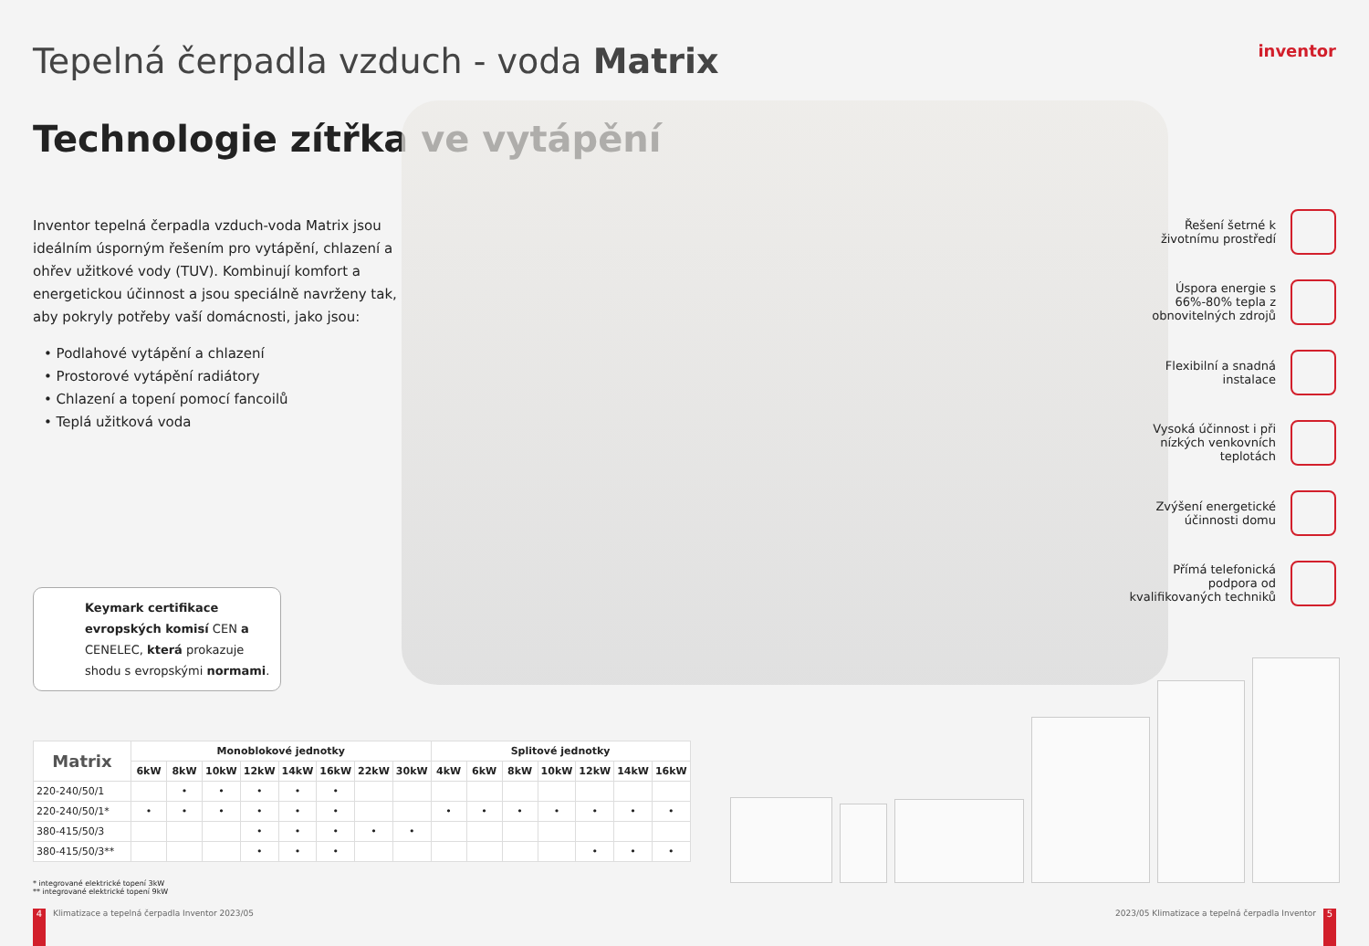Tepelná čerpadla vzduch - voda Matrix
inventor
Technologie zítřka ve vytápění
Inventor tepelná čerpadla vzduch-voda Matrix jsou ideálním úsporným řešením pro vytápění, chlazení a ohřev užitkové vody (TUV). Kombinují komfort a energetickou účinnost a jsou speciálně navrženy tak, aby pokryly potřeby vaší domácnosti, jako jsou:
• Podlahové vytápění a chlazení
• Prostorové vytápění radiátory
• Chlazení a topení pomocí fancoilů
• Teplá užitková voda
Řešení šetrné k životnímu prostředí
Úspora energie s 66%-80% tepla z obnovitelných zdrojů
Flexibilní a snadná instalace
Vysoká účinnost i při nízkých venkovních teplotách
Zvýšení energetické účinnosti domu
Přímá telefonická podpora od kvalifikovaných techniků
Keymark certifikace evropských komisí CEN a CENELEC, která prokazuje shodu s evropskými normami.
| Matrix | Monoblokové jednotky | | | | | | | | Splitové jednotky | | | | | | |
| --- | --- | --- | --- | --- | --- | --- | --- | --- | --- | --- | --- | --- | --- | --- | --- |
| | 6kW | 8kW | 10kW | 12kW | 14kW | 16kW | 22kW | 30kW | 4kW | 6kW | 8kW | 10kW | 12kW | 14kW | 16kW |
| 220-240/50/1 | | • | • | • | • | • | | | | | | | | | |
| 220-240/50/1* | • | • | • | • | • | • | | | • | • | • | • | • | • | • |
| 380-415/50/3 | | | | • | • | • | • | • | | | | | | | |
| 380-415/50/3** | | | | • | • | • | | | | | | | • | • | • |
* integrované elektrické topení 3kW
** integrované elektrické topení 9kW
4
Klimatizace a tepelná čerpadla Inventor 2023/05
2023/05 Klimatizace a tepelná čerpadla Inventor
5